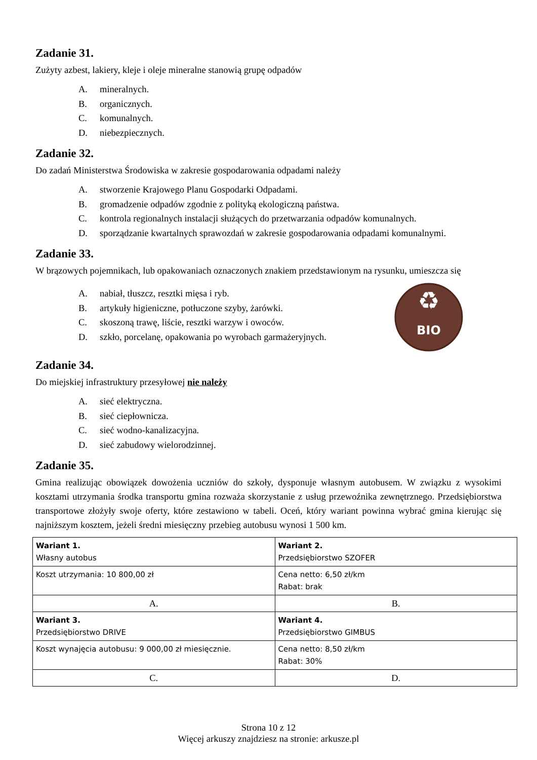Zadanie 31.
Zużyty azbest, lakiery, kleje i oleje mineralne stanowią grupę odpadów
A. mineralnych.
B. organicznych.
C. komunalnych.
D. niebezpiecznych.
Zadanie 32.
Do zadań Ministerstwa Środowiska w zakresie gospodarowania odpadami należy
A. stworzenie Krajowego Planu Gospodarki Odpadami.
B. gromadzenie odpadów zgodnie z polityką ekologiczną państwa.
C. kontrola regionalnych instalacji służących do przetwarzania odpadów komunalnych.
D. sporządzanie kwartalnych sprawozdań w zakresie gospodarowania odpadami komunalnymi.
Zadanie 33.
W brązowych pojemnikach, lub opakowaniach oznaczonych znakiem przedstawionym na rysunku, umieszcza się
A. nabiał, tłuszcz, resztki mięsa i ryb.
B. artykuły higieniczne, potłuczone szyby, żarówki.
C. skoszoną trawę, liście, resztki warzyw i owoców.
D. szkło, porcelanę, opakowania po wyrobach garmażeryjnych.
♻
BIO
Zadanie 34.
Do miejskiej infrastruktury przesyłowej nie należy
A. sieć elektryczna.
B. sieć ciepłownicza.
C. sieć wodno-kanalizacyjna.
D. sieć zabudowy wielorodzinnej.
Zadanie 35.
Gmina realizując obowiązek dowożenia uczniów do szkoły, dysponuje własnym autobusem. W związku z wysokimi kosztami utrzymania środka transportu gmina rozważa skorzystanie z usług przewoźnika zewnętrznego. Przedsiębiorstwa transportowe złożyły swoje oferty, które zestawiono w tabeli. Oceń, który wariant powinna wybrać gmina kierując się najniższym kosztem, jeżeli średni miesięczny przebieg autobusu wynosi 1 500 km.
| Wariant 1. Własny autobus | Wariant 2. Przedsiębiorstwo SZOFER |
| Koszt utrzymania: 10 800,00 zł | Cena netto: 6,50 zł/km Rabat: brak |
| A. | B. |
| Wariant 3. Przedsiębiorstwo DRIVE | Wariant 4. Przedsiębiorstwo GIMBUS |
| Koszt wynajęcia autobusu: 9 000,00 zł miesięcznie. | Cena netto: 8,50 zł/km Rabat: 30% |
| C. | D. |
Strona 10 z 12
Więcej arkuszy znajdziesz na stronie: arkusze.pl